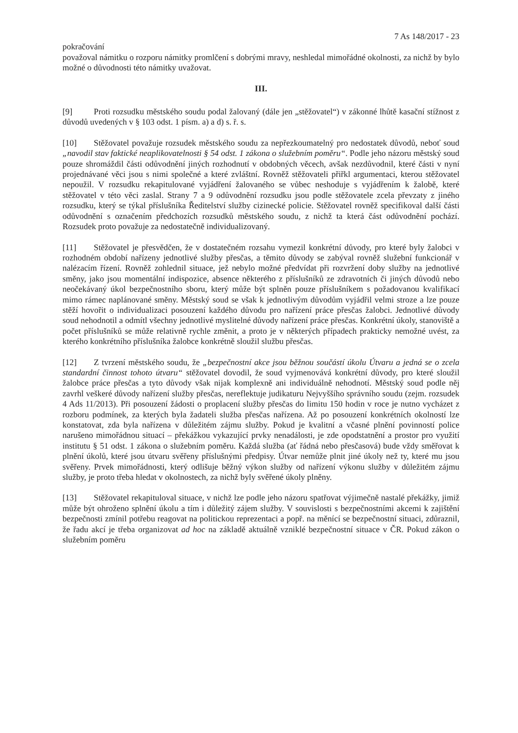7 As 148/2017 - 23
pokračování
považoval námitku o rozporu námitky promlčení s dobrými mravy, neshledal mimořádné okolnosti, za nichž by bylo možné o důvodnosti této námitky uvažovat.
III.
[9] Proti rozsudku městského soudu podal žalovaný (dále jen „stěžovatel“) v zákonné lhůtě kasační stížnost z důvodů uvedených v § 103 odst. 1 písm. a) a d) s. ř. s.
[10] Stěžovatel považuje rozsudek městského soudu za nepřezkoumatelný pro nedostatek důvodů, neboť soud „navodil stav faktické neaplikovatelnosti § 54 odst. 1 zákona o služebním poměru“. Podle jeho názoru městský soud pouze shromáždil části odůvodnění jiných rozhodnutí v obdobných věcech, avšak nezdůvodnil, které části v nyní projednávané věci jsou s nimi společné a které zvláštní. Rovněž stěžovateli přiřkl argumentaci, kterou stěžovatel nepoužil. V rozsudku rekapitulované vyjádření žalovaného se vůbec neshoduje s vyjádřením k žalobě, které stěžovatel v této věci zaslal. Strany 7 a 9 odůvodnění rozsudku jsou podle stěžovatele zcela převzaty z jiného rozsudku, který se týkal příslušníka Ředitelství služby cizinecké policie. Stěžovatel rovněž specifikoval další části odůvodnění s označením předchozích rozsudků městského soudu, z nichž ta která část odůvodnění pochází. Rozsudek proto považuje za nedostatečně individualizovaný.
[11] Stěžovatel je přesvědčen, že v dostatečném rozsahu vymezil konkrétní důvody, pro které byly žalobci v rozhodném období nařízeny jednotlivé služby přesčas, a těmito důvody se zabýval rovněž služební funkcionář v nalézacím řízení. Rovněž zohlednil situace, jež nebylo možné předvídat při rozvržení doby služby na jednotlivé směny, jako jsou momentální indispozice, absence některého z příslušníků ze zdravotních či jiných důvodů nebo neočekávaný úkol bezpečnostního sboru, který může být splněn pouze příslušníkem s požadovanou kvalifikací mimo rámec naplánované směny. Městský soud se však k jednotlivým důvodům vyjádřil velmi stroze a lze pouze stěží hovořit o individualizaci posouzení každého důvodu pro nařízení práce přesčas žalobci. Jednotlivé důvody soud nehodnotil a odmítl všechny jednotlivé myslitelné důvody nařízení práce přesčas. Konkrétní úkoly, stanoviště a počet příslušníků se může relativně rychle změnit, a proto je v některých případech prakticky nemožné uvést, za kterého konkrétního příslušníka žalobce konkrétně sloužil službu přesčas.
[12] Z tvrzení městského soudu, že „bezpečnostní akce jsou běžnou součástí úkolu Útvaru a jedná se o zcela standardní činnost tohoto útvaru“ stěžovatel dovodil, že soud vyjmenovává konkrétní důvody, pro které sloužil žalobce práce přesčas a tyto důvody však nijak komplexně ani individuálně nehodnotí. Městský soud podle něj zavrhl veškeré důvody nařízení služby přesčas, nereflektuje judikaturu Nejvyššího správního soudu (zejm. rozsudek 4 Ads 11/2013). Při posouzení žádosti o proplacení služby přesčas do limitu 150 hodin v roce je nutno vycházet z rozboru podmínek, za kterých byla žadateli služba přesčas nařízena. Až po posouzení konkrétních okolností lze konstatovat, zda byla nařízena v důležitém zájmu služby. Pokud je kvalitní a včasné plnění povinností police narušeno mimořádnou situací – překážkou vykazující prvky nenadálosti, je zde opodstatnění a prostor pro využití institutu § 51 odst. 1 zákona o služebním poměru. Každá služba (ať řádná nebo přesčasová) bude vždy směřovat k plnění úkolů, které jsou útvaru svěřeny příslušnými předpisy. Útvar nemůže plnit jiné úkoly než ty, které mu jsou svěřeny. Prvek mimořádnosti, který odlišuje běžný výkon služby od nařízení výkonu služby v důležitém zájmu služby, je proto třeba hledat v okolnostech, za nichž byly svěřené úkoly plněny.
[13] Stěžovatel rekapituloval situace, v nichž lze podle jeho názoru spatřovat výjimečně nastalé překážky, jimiž může být ohroženo splnění úkolu a tím i důležitý zájem služby. V souvislosti s bezpečnostními akcemi k zajištění bezpečnosti zmínil potřebu reagovat na politickou reprezentaci a popř. na měnící se bezpečnostní situaci, zdůraznil, že řadu akcí je třeba organizovat ad hoc na základě aktuálně vzniklé bezpečnostní situace v ČR. Pokud zákon o služebním poměru